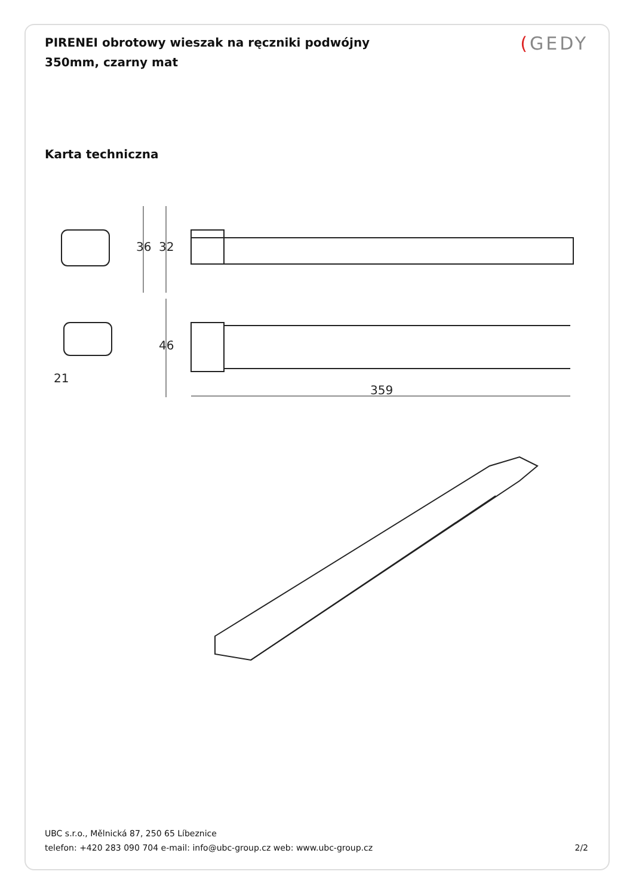PIRENEI obrotowy wieszak na ręczniki podwójny 350mm, czarny mat
(GEDY
Karta techniczna
359
36
32
46
21
UBC s.r.o., Mělnická 87, 250 65 Líbeznice
telefon: +420 283 090 704 e-mail: info@ubc-group.cz web: www.ubc-group.cz 2/2